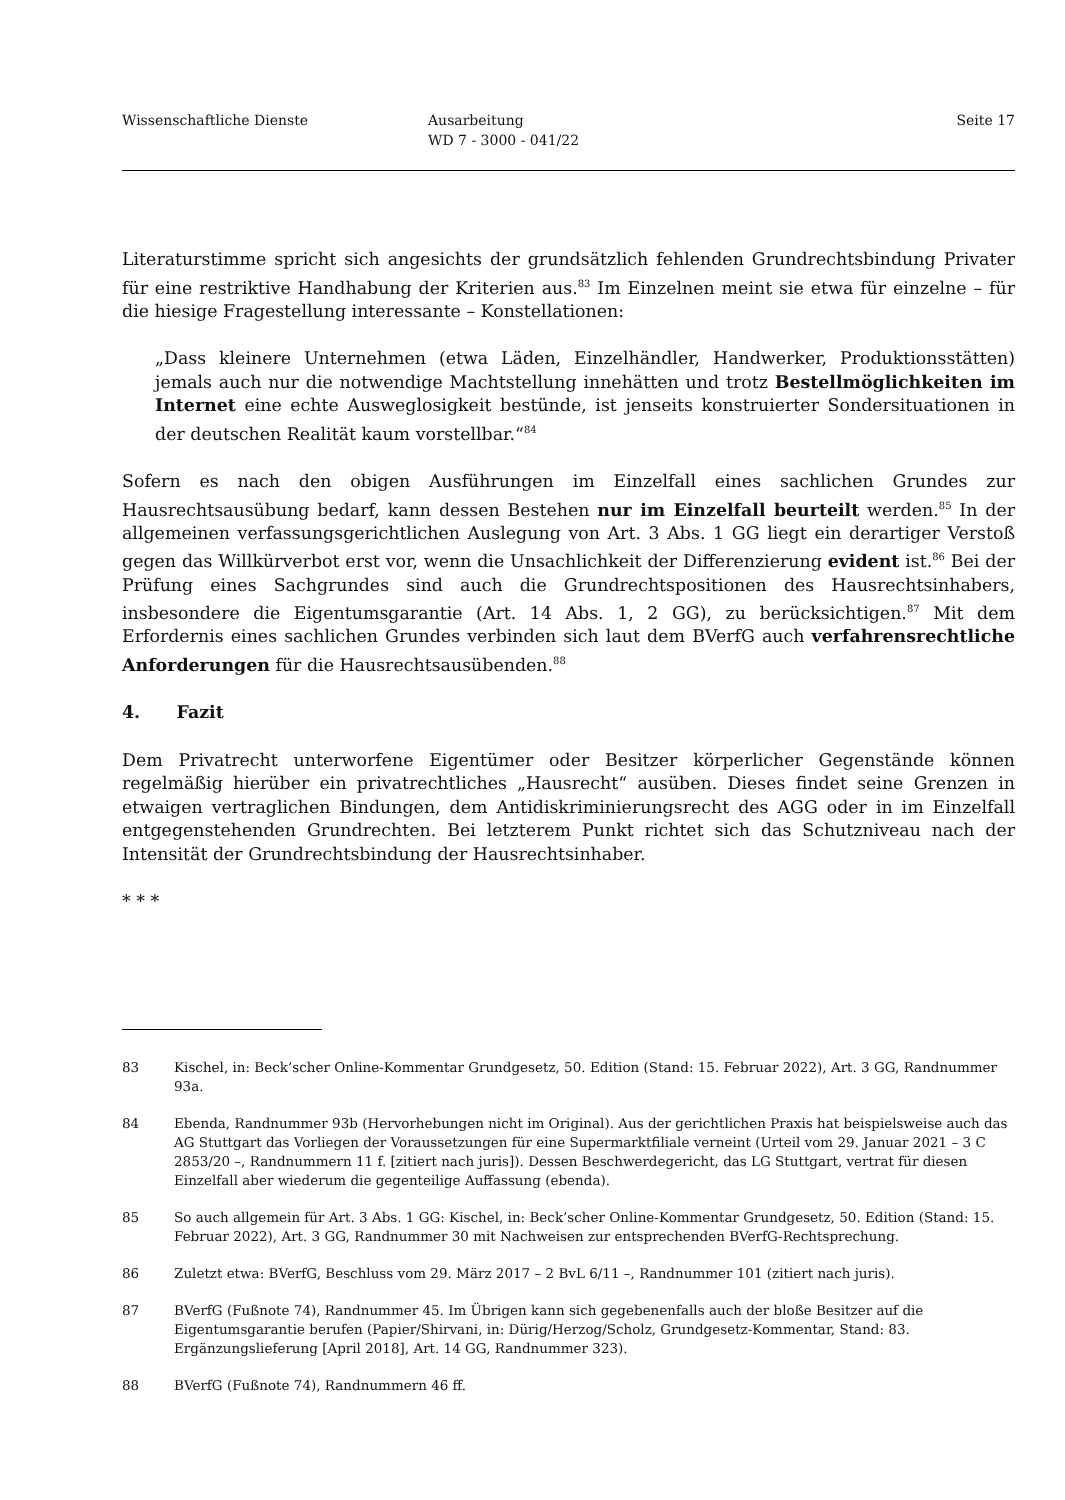Wissenschaftliche Dienste Ausarbeitung
WD 7 - 3000 - 041/22
Seite 17
Literaturstimme spricht sich angesichts der grundsätzlich fehlenden Grundrechtsbindung Privater für eine restriktive Handhabung der Kriterien aus.<sup>83</sup> Im Einzelnen meint sie etwa für einzelne – für die hiesige Fragestellung interessante – Konstellationen:
„Dass kleinere Unternehmen (etwa Läden, Einzelhändler, Handwerker, Produktionsstätten) jemals auch nur die notwendige Machtstellung innehätten und trotz Bestellmöglichkeiten im Internet eine echte Ausweglosigkeit bestünde, ist jenseits konstruierter Sondersituationen in der deutschen Realität kaum vorstellbar.“<sup>84</sup>
Sofern es nach den obigen Ausführungen im Einzelfall eines sachlichen Grundes zur Hausrechtsausübung bedarf, kann dessen Bestehen nur im Einzelfall beurteilt werden.<sup>85</sup> In der allgemeinen verfassungsgerichtlichen Auslegung von Art. 3 Abs. 1 GG liegt ein derartiger Verstoß gegen das Willkürverbot erst vor, wenn die Unsachlichkeit der Differenzierung evident ist.<sup>86</sup> Bei der Prüfung eines Sachgrundes sind auch die Grundrechtspositionen des Hausrechtsinhabers, insbesondere die Eigentumsgarantie (Art. 14 Abs. 1, 2 GG), zu berücksichtigen.<sup>87</sup> Mit dem Erfordernis eines sachlichen Grundes verbinden sich laut dem BVerfG auch verfahrensrechtliche Anforderungen für die Hausrechtsausübenden.<sup>88</sup>
4. Fazit
Dem Privatrecht unterworfene Eigentümer oder Besitzer körperlicher Gegenstände können regelmäßig hierüber ein privatrechtliches „Hausrecht“ ausüben. Dieses findet seine Grenzen in etwaigen vertraglichen Bindungen, dem Antidiskriminierungsrecht des AGG oder in im Einzelfall entgegenstehenden Grundrechten. Bei letzterem Punkt richtet sich das Schutzniveau nach der Intensität der Grundrechtsbindung der Hausrechtsinhaber.
* * *
83 Kischel, in: Beck’scher Online-Kommentar Grundgesetz, 50. Edition (Stand: 15. Februar 2022), Art. 3 GG, Randnummer 93a.
84 Ebenda, Randnummer 93b (Hervorhebungen nicht im Original). Aus der gerichtlichen Praxis hat beispielsweise auch das AG Stuttgart das Vorliegen der Voraussetzungen für eine Supermarktfiliale verneint (Urteil vom 29. Januar 2021 – 3 C 2853/20 –, Randnummern 11 f. [zitiert nach juris]). Dessen Beschwerdegericht, das LG Stuttgart, vertrat für diesen Einzelfall aber wiederum die gegenteilige Auffassung (ebenda).
85 So auch allgemein für Art. 3 Abs. 1 GG: Kischel, in: Beck’scher Online-Kommentar Grundgesetz, 50. Edition (Stand: 15. Februar 2022), Art. 3 GG, Randnummer 30 mit Nachweisen zur entsprechenden BVerfG-Rechtsprechung.
86 Zuletzt etwa: BVerfG, Beschluss vom 29. März 2017 – 2 BvL 6/11 –, Randnummer 101 (zitiert nach juris).
87 BVerfG (Fußnote 74), Randnummer 45. Im Übrigen kann sich gegebenenfalls auch der bloße Besitzer auf die Eigentumsgarantie berufen (Papier/Shirvani, in: Dürig/Herzog/Scholz, Grundgesetz-Kommentar, Stand: 83. Ergänzungslieferung [April 2018], Art. 14 GG, Randnummer 323).
88 BVerfG (Fußnote 74), Randnummern 46 ff.